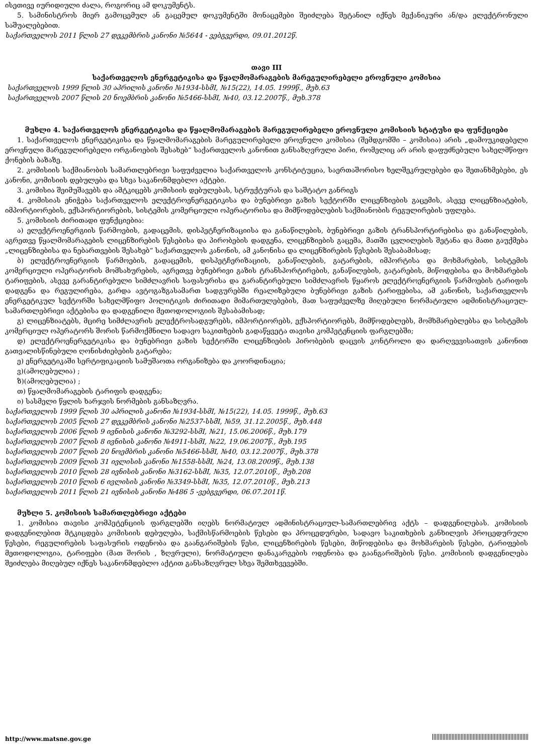ისეთივე იურიდიული ძალა, როგორიც ამ დოკუმენტს.
5. სამინისტროს მიერ გამოცემულ ან გაცემულ დოკუმენტში მონაცემები შეიძლება შეტანილ იქნეს მექანიკური ან/და ელექტრონული საშუალებებით.
საქართველოს 2011 წლის 27 დეკემბრის კანონი №5644 - ვებგვერდი, 09.01.2012წ.
თავი III
საქართველოს ენერგეტიკისა და წყალმომარაგების მარეგულირებელი ეროვნული კომისია
საქართველოს 1999 წლის 30 აპრილის კანონი №1934-სსმI, №15(22), 14.05. 1999წ., მუხ.63
საქართველოს 2007 წლის 20 ნოემბრის კანონი №5466-სსმI, №40, 03.12.2007წ., მუხ.378
მუხლი 4. საქართველოს ენერგეტიკისა და წყალმომარაგების მარეგულირებელი ეროვნული კომისიის სტატუსი და ფუნქციები
1. საქართველოს ენერგეტიკისა და წყალმომარაგების მარეგულირებელი ეროვნული კომისია (შემდგომში – კომისია) არის „დამოუკიდებელი ეროვნული მარეგულირებელი ორგანოების შესახებ“ საქართველოს კანონით განსაზღვრული პირი, რომელიც არ არის დაფუძნებული სახელმწიფო ქონების ბაზაზე.
2. კომისიის საქმიანობის სამართლებრივი საფუძველია საქართველოს კონსტიტუცია, საერთაშორისო ხელშეკრულებები და შეთანხმებები, ეს კანონი, კომისიის დებულება და სხვა საკანონმდებლო აქტები.
3. კომისია შეიმუშავებს და ამტკიცებს კომისიის დებულებას, სტრუქტურას და საშტატო განრიგს
4. კომისიას ენიჭება საქართველოს ელექტროენერგეტიკისა და ბუნებრივი გაზის სექტორში ლიცენზიების გაცემის, ასევე ლიცენზიატების, იმპორტიორების, ექსპორტიორების, სისტემის კომერციული ოპერატორისა და მიმწოდებლების საქმიანობის რეგულირების უფლება.
5. კომისიის ძირითადი ფუნქციებია:
ა) ელექტროენერგიის წარმოების, გადაცემის, დისპეტჩერიზაციისა და განაწილების, ბუნებრივი გაზის ტრანსპორტირებისა და განაწილების, აგრეთვე წყალმომარაგების ლიცენზირების წესებისა და პირობების დადგენა, ლიცენზიების გაცემა, მათში ცვლილების შეტანა და მათი გაუქმება „ლიცენზიებისა და ნებართვების შესახებ“ საქართველოს კანონის, ამ კანონისა და ლიცენზირების წესების შესაბამისად;
ბ) ელექტროენერგიის წარმოების, გადაცემის, დისპეტჩერიზაციის, განაწილების, გატარების, იმპორტისა და მოხმარების, სისტემის კომერციული ოპერატორის მომსახურების, აგრეთვე ბუნებრივი გაზის ტრანსპორტირების, განაწილების, გატარების, მიწოდებისა და მოხმარების ტარიფების, ასევე გარანტირებული სიმძლავრის საფასურისა და გარანტირებული სიმძლავრის წყაროს ელექტროენერგიის წარმოების ტარიფის დადგენა და რეგულირება, გარდა ავტოგაზგასამართ სადგურებში რეალიზებული ბუნებრივი გაზის ტარიფებისა, ამ კანონის, საქართველოს ენერგეტიკულ სექტორში სახელმწიფო პოლიტიკის ძირითადი მიმართულებების, მათ საფუძველზე მიღებული ნორმატიული ადმინისტრაციულ-სამართლებრივი აქტებისა და დადგენილი მეთოდოლოგიის შესაბამისად;
გ) ლიცენზიატებს, მცირე სიმძლავრის ელექტროსადგურებს, იმპორტიორებს, ექსპორტიორებს, მიმწოდებლებს, მომხმარებლებსა და სისტემის კომერციულ ოპერატორს შორის წარმოქმნილი სადავო საკითხების გადაწყვეტა თავისი კომპეტენციის ფარგლებში;
დ) ელექტროენერგეტიკისა და ბუნებრივი გაზის სექტორში ლიცენზიების პირობების დაცვის კონტროლი და დარღვევისათვის კანონით გათვალისწინებული ღონისძიებების გატარება;
ე) ენერგეტიკაში სერტიფიკაციის სამუშაოთა ორგანიზება და კოორდინაცია;
ვ)(ამოღებულია) ;
ზ)(ამოღებულია) ;
თ) წყალმომარაგების ტარიფის დადგენა;
ი) სასმელი წყლის ხარჯვის ნორმების განსაზღვრა.
საქართველოს 1999 წლის 30 აპრილის კანონი №1934-სსმI, №15(22), 14.05. 1999წ., მუხ.63
საქართველოს 2005 წლის 27 დეკემბრის კანონი №2537-სსმI, №59, 31.12.2005წ., მუხ.448
საქართველოს 2006 წლის 9 ივნისის კანონი №3292-სსმI, №21, 15.06.2006წ., მუხ.179
საქართველოს 2007 წლის 8 ივნისის კანონი №4911-სსმI, №22, 19.06.2007წ., მუხ.195
საქართველოს 2007 წლის 20 ნოემბრის კანონი №5466-სსმI, №40, 03.12.2007წ., მუხ.378
საქართველოს 2009 წლის 31 ივლისის კანონი №1558-სსმI, №24, 13.08.2009წ., მუხ.138
საქართველოს 2010 წლის 28 ივნისის კანონი №3162-სსმI, №35, 12.07.2010წ., მუხ.208
საქართველოს 2010 წლის 6 ივლისის კანონი №3349-სსმI, №35, 12.07.2010წ., მუხ.213
საქართველოს 2011 წლის 21 ივნისის კანონი №486 5 -ვებგვერდი, 06.07.2011წ.
მუხლი 5. კომისიის სამართლებრივი აქტები
1. კომისია თავისი კომპეტენციის ფარგლებში იღებს ნორმატიულ ადმინისტრაციულ-სამართლებრივ აქტს – დადგენილებას. კომისიის დადგენილებით მტკიცდება კომისიის დებულება, საქმისწარმოების წესები და პროცედურები, სადავო საკითხების განხილვის პროცედურული წესები, რეგულირების საფასურის ოდენობა და გაანგარიშების წესი, ლიცენზირების წესები, მიწოდებისა და მოხმარების წესები, ტარიფების მეთოდოლოგია, ტარიფები (მათ შორის , ზღვრული), ნორმატიული დანაკარგების ოდენობა და გაანგარიშების წესი. კომისიის დადგენილება შეიძლება მიღებულ იქნეს საკანონმდებლო აქტით განსაზღვრულ სხვა შემთხვევებში.
http://www.matsne.gov.ge